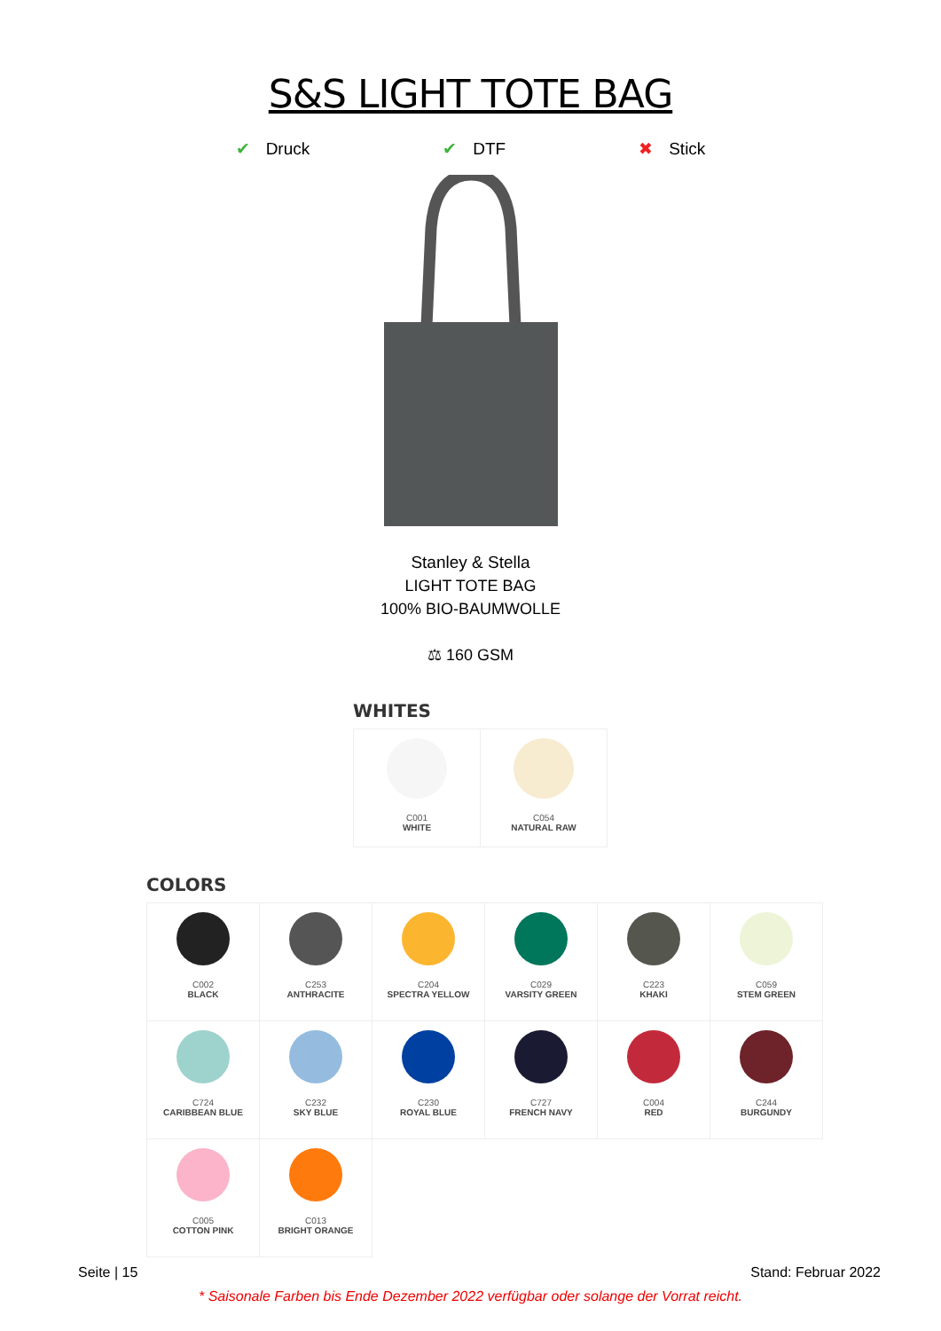S&S LIGHT TOTE BAG
✔ Druck ✔ DTF ✖ Stick
Stanley & Stella
LIGHT TOTE BAG
100% BIO-BAUMWOLLE
⚖ 160 GSM
WHITES
| C001 WHITE | C054 NATURAL RAW |
COLORS
| C002 BLACK | C253 ANTHRACITE | C204 SPECTRA YELLOW | C029 VARSITY GREEN | C223 KHAKI | C059 STEM GREEN |
| C724 CARIBBEAN BLUE | C232 SKY BLUE | C230 ROYAL BLUE | C727 FRENCH NAVY | C004 RED | C244 BURGUNDY |
| C005 COTTON PINK | C013 BRIGHT ORANGE | | | | |
Seite | 15 Stand: Februar 2022
* Saisonale Farben bis Ende Dezember 2022 verfügbar oder solange der Vorrat reicht.